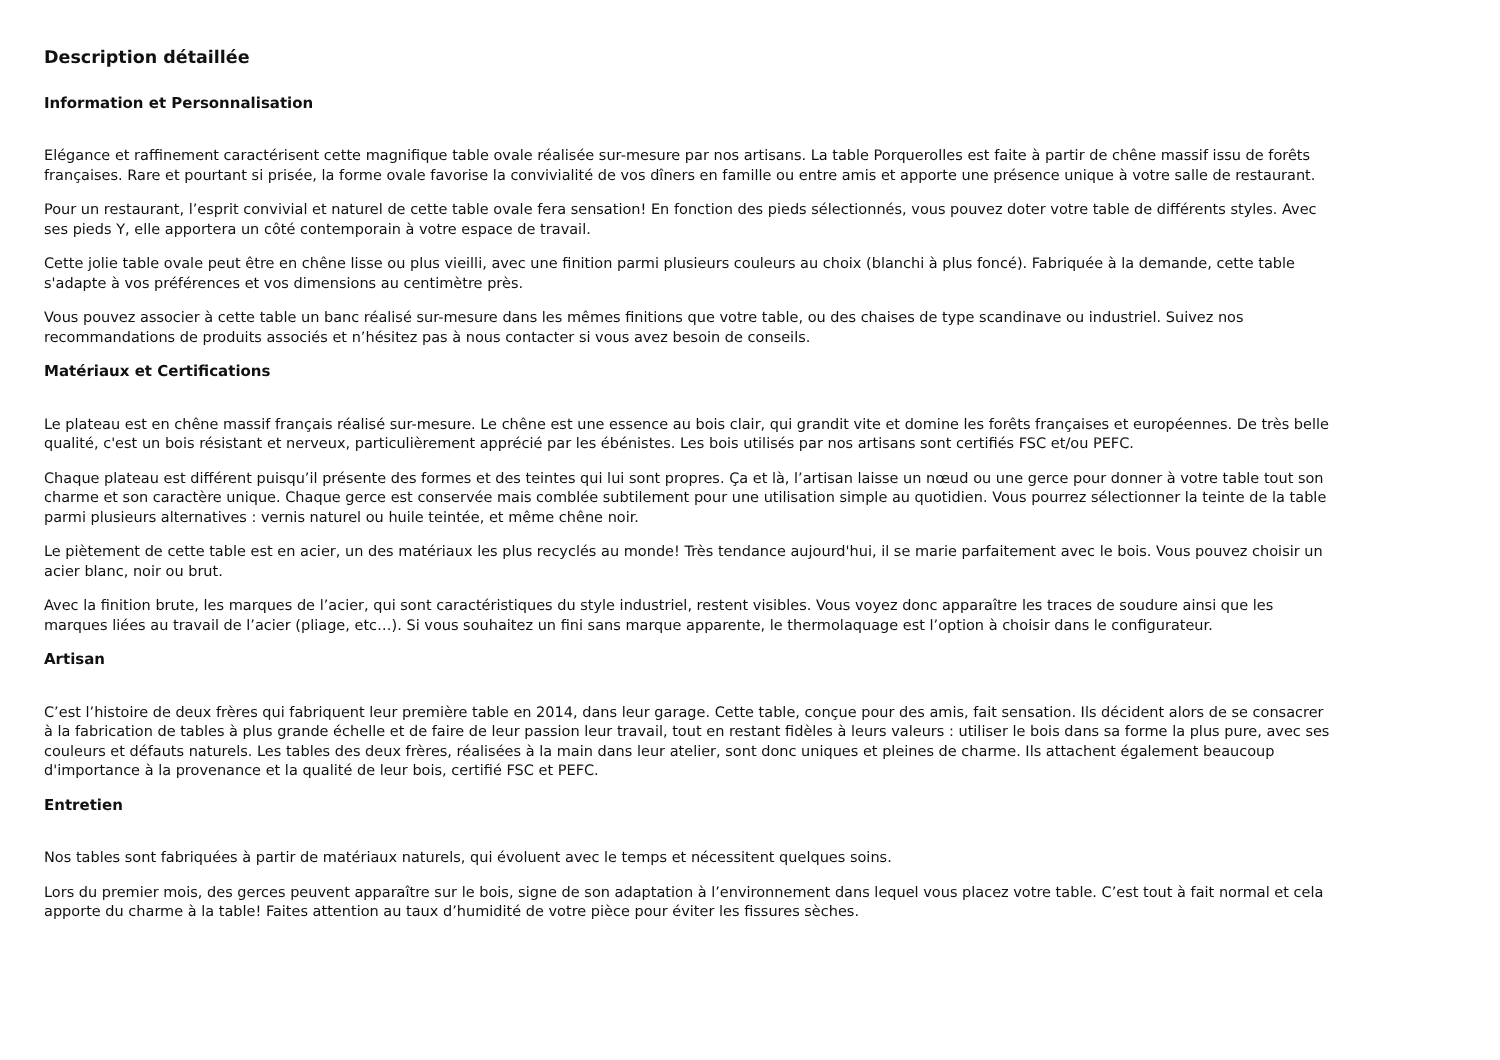Description détaillée
Information et Personnalisation
Elégance et raffinement caractérisent cette magnifique table ovale réalisée sur-mesure par nos artisans. La table Porquerolles est faite à partir de chêne massif issu de forêts françaises. Rare et pourtant si prisée, la forme ovale favorise la convivialité de vos dîners en famille ou entre amis et apporte une présence unique à votre salle de restaurant.
Pour un restaurant, l’esprit convivial et naturel de cette table ovale fera sensation! En fonction des pieds sélectionnés, vous pouvez doter votre table de différents styles. Avec ses pieds Y, elle apportera un côté contemporain à votre espace de travail.
Cette jolie table ovale peut être en chêne lisse ou plus vieilli, avec une finition parmi plusieurs couleurs au choix (blanchi à plus foncé). Fabriquée à la demande, cette table s'adapte à vos préférences et vos dimensions au centimètre près.
Vous pouvez associer à cette table un banc réalisé sur-mesure dans les mêmes finitions que votre table, ou des chaises de type scandinave ou industriel. Suivez nos recommandations de produits associés et n’hésitez pas à nous contacter si vous avez besoin de conseils.
Matériaux et Certifications
Le plateau est en chêne massif français réalisé sur-mesure. Le chêne est une essence au bois clair, qui grandit vite et domine les forêts françaises et européennes. De très belle qualité, c'est un bois résistant et nerveux, particulièrement apprécié par les ébénistes. Les bois utilisés par nos artisans sont certifiés FSC et/ou PEFC.
Chaque plateau est différent puisqu’il présente des formes et des teintes qui lui sont propres. Ça et là, l’artisan laisse un nœud ou une gerce pour donner à votre table tout son charme et son caractère unique. Chaque gerce est conservée mais comblée subtilement pour une utilisation simple au quotidien. Vous pourrez sélectionner la teinte de la table parmi plusieurs alternatives : vernis naturel ou huile teintée, et même chêne noir.
Le piètement de cette table est en acier, un des matériaux les plus recyclés au monde! Très tendance aujourd'hui, il se marie parfaitement avec le bois. Vous pouvez choisir un acier blanc, noir ou brut.
Avec la finition brute, les marques de l’acier, qui sont caractéristiques du style industriel, restent visibles. Vous voyez donc apparaître les traces de soudure ainsi que les marques liées au travail de l’acier (pliage, etc…). Si vous souhaitez un fini sans marque apparente, le thermolaquage est l’option à choisir dans le configurateur.
Artisan
C’est l’histoire de deux frères qui fabriquent leur première table en 2014, dans leur garage. Cette table, conçue pour des amis, fait sensation. Ils décident alors de se consacrer à la fabrication de tables à plus grande échelle et de faire de leur passion leur travail, tout en restant fidèles à leurs valeurs : utiliser le bois dans sa forme la plus pure, avec ses couleurs et défauts naturels. Les tables des deux frères, réalisées à la main dans leur atelier, sont donc uniques et pleines de charme. Ils attachent également beaucoup d'importance à la provenance et la qualité de leur bois, certifié FSC et PEFC.
Entretien
Nos tables sont fabriquées à partir de matériaux naturels, qui évoluent avec le temps et nécessitent quelques soins.
Lors du premier mois, des gerces peuvent apparaître sur le bois, signe de son adaptation à l’environnement dans lequel vous placez votre table. C’est tout à fait normal et cela apporte du charme à la table! Faites attention au taux d’humidité de votre pièce pour éviter les fissures sèches.